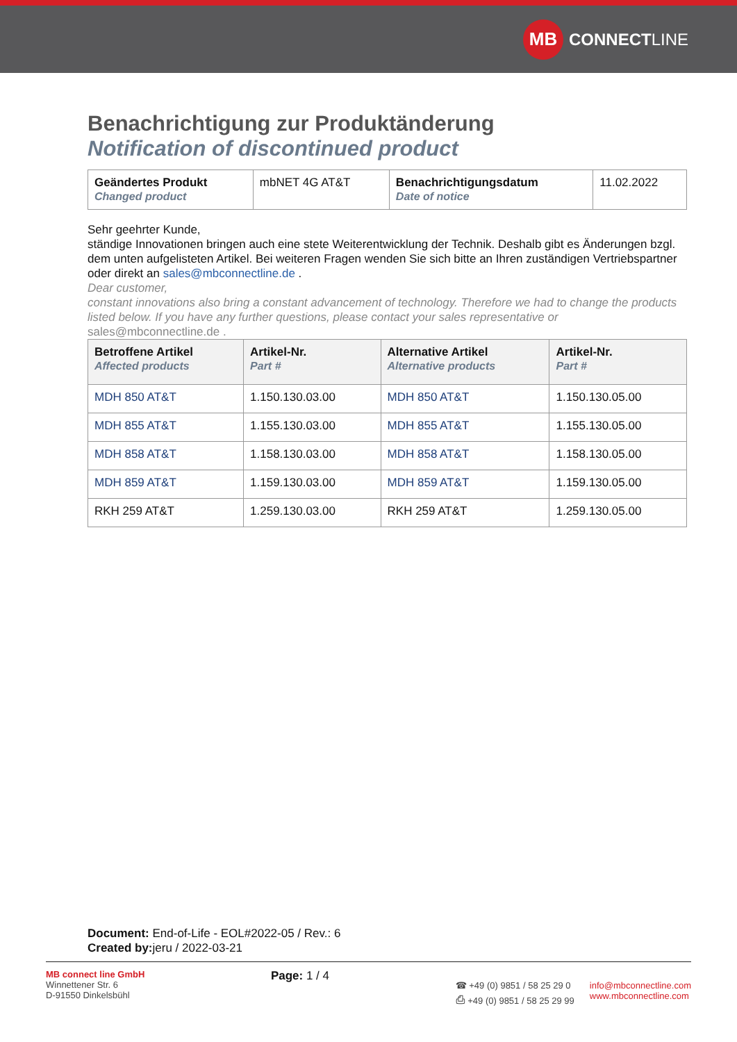MB
CONNECT LINE
Benachrichtigung zur Produktänderung
Notification of discontinued product
| Geändertes Produkt Changed product | mbNET 4G AT&T | Benachrichtigungsdatum Date of notice | 11.02.2022 |
Sehr geehrter Kunde,
ständige Innovationen bringen auch eine stete Weiterentwicklung der Technik. Deshalb gibt es Änderungen bzgl. dem unten aufgelisteten Artikel. Bei weiteren Fragen wenden Sie sich bitte an Ihren zuständigen Vertriebspartner oder direkt an sales@mbconnectline.de .
Dear customer,
constant innovations also bring a constant advancement of technology. Therefore we had to change the products listed below. If you have any further questions, please contact your sales representative or
sales@mbconnectline.de .
| Betroffene Artikel Affected products | Artikel-Nr. Part # | Alternative Artikel Alternative products | Artikel-Nr. Part # |
| --- | --- | --- | --- |
| MDH 850 AT&T | 1.150.130.03.00 | MDH 850 AT&T | 1.150.130.05.00 |
| MDH 855 AT&T | 1.155.130.03.00 | MDH 855 AT&T | 1.155.130.05.00 |
| MDH 858 AT&T | 1.158.130.03.00 | MDH 858 AT&T | 1.158.130.05.00 |
| MDH 859 AT&T | 1.159.130.03.00 | MDH 859 AT&T | 1.159.130.05.00 |
| RKH 259 AT&T | 1.259.130.03.00 | RKH 259 AT&T | 1.259.130.05.00 |
Document: End-of-Life - EOL#2022-05 / Rev.: 6
Created by: jeru / 2022-03-21
MB connect line GmbH
Winnettener Str. 6
D-91550 Dinkelsbühl
Page: 1 / 4
☎ +49 (0) 9851 / 58 25 29 0
⎙ +49 (0) 9851 / 58 25 29 99
info@mbconnectline.com
www.mbconnectline.com